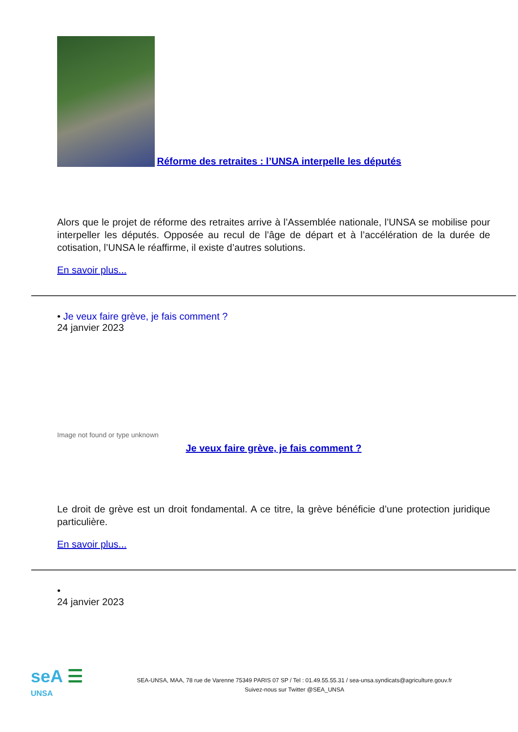Réforme des retraites : l’UNSA interpelle les députés
Alors que le projet de réforme des retraites arrive à l’Assemblée nationale, l’UNSA se mobilise pour interpeller les députés. Opposée au recul de l’âge de départ et à l’accélération de la durée de cotisation, l’UNSA le réaffirme, il existe d’autres solutions.
En savoir plus...
• Je veux faire grève, je fais comment ?
24 janvier 2023
Image not found or type unknown
Je veux faire grève, je fais comment ?
Le droit de grève est un droit fondamental. A ce titre, la grève bénéficie d’une protection juridique particulière.
En savoir plus...
•
24 janvier 2023
seA ☰
UNSA
SEA-UNSA, MAA, 78 rue de Varenne 75349 PARIS 07 SP / Tel : 01.49.55.55.31 / sea-unsa.syndicats@agriculture.gouv.fr
Suivez-nous sur Twitter @SEA_UNSA